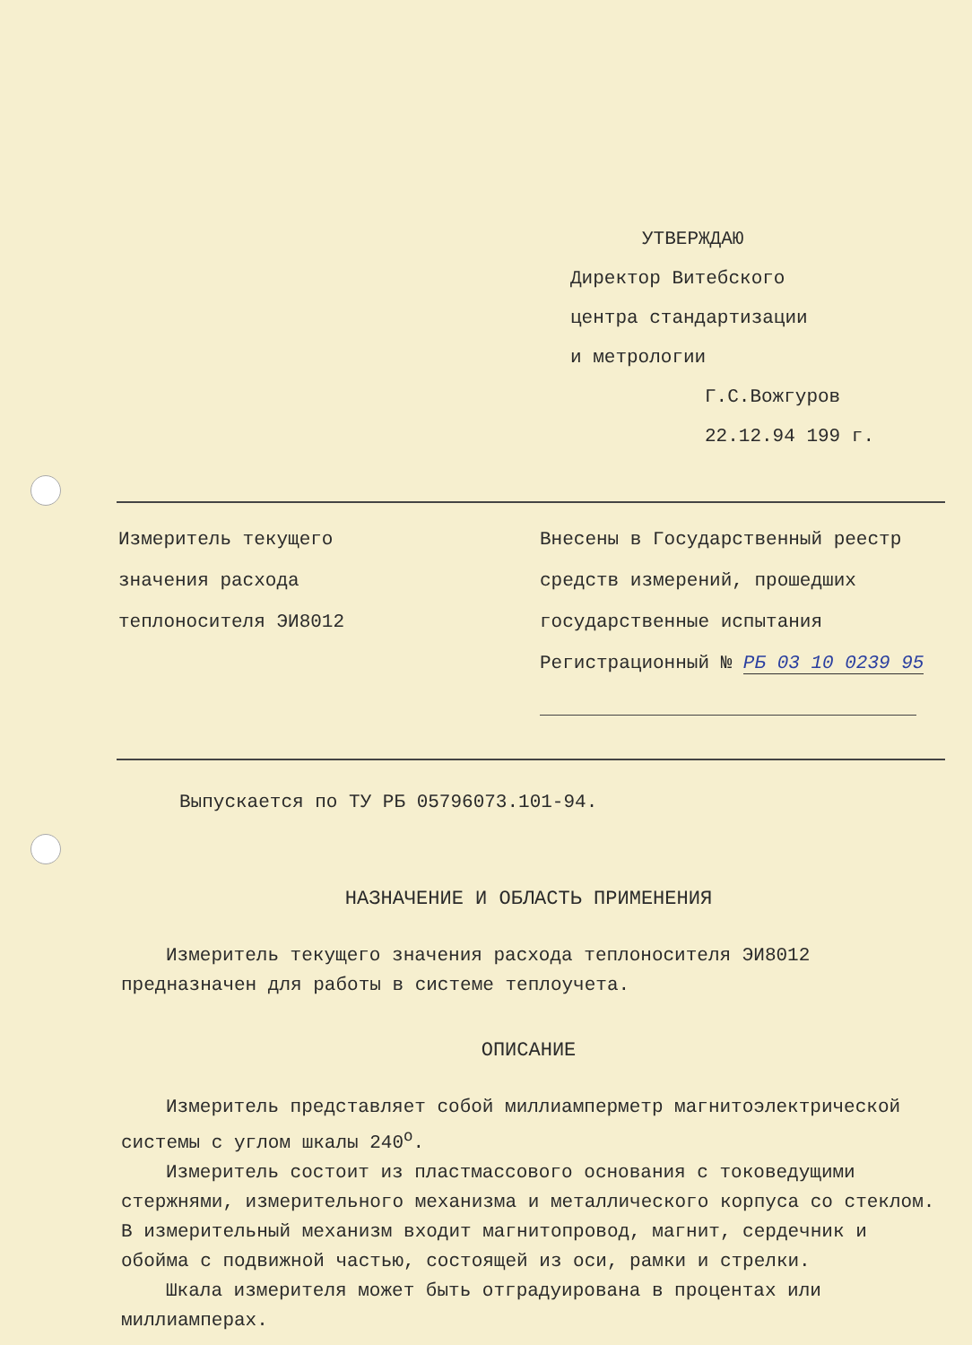УТВЕРЖДАЮ
Директор Витебского
центра стандартизации
и метрологии
Г.С.Вожгуров
22.12.94 199 г.
Измеритель текущего
значения расхода
теплоносителя ЭИ8012
Внесены в Государственный реестр
средств измерений, прошедших
государственные испытания
Регистрационный № РБ 03 10 0239 95
Выпускается по ТУ РБ 05796073.101-94.
НАЗНАЧЕНИЕ И ОБЛАСТЬ ПРИМЕНЕНИЯ
Измеритель текущего значения расхода теплоносителя ЭИ8012 предназначен для работы в системе теплоучета.
ОПИСАНИЕ
Измеритель представляет собой миллиамперметр магнитоэлектрической системы с углом шкалы 240<sup>о</sup>.
Измеритель состоит из пластмассового основания с токоведущими стержнями, измерительного механизма и металлического корпуса со стеклом. В измерительный механизм входит магнитопровод, магнит, сердечник и обойма с подвижной частью, состоящей из оси, рамки и стрелки.
Шкала измерителя может быть отградуирована в процентах или миллиамперах.